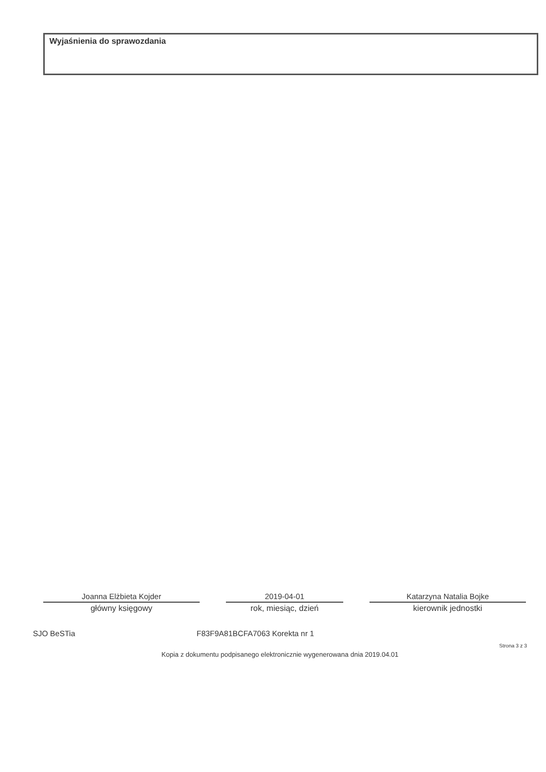Wyjaśnienia do sprawozdania
Joanna Elżbieta Kojder
główny księgowy
2019-04-01
rok, miesiąc, dzień
Katarzyna Natalia Bojke
kierownik jednostki
SJO BeSTia F83F9A81BCFA7063 Korekta nr 1
Strona 3 z 3
Kopia z dokumentu podpisanego elektronicznie wygenerowana dnia 2019.04.01